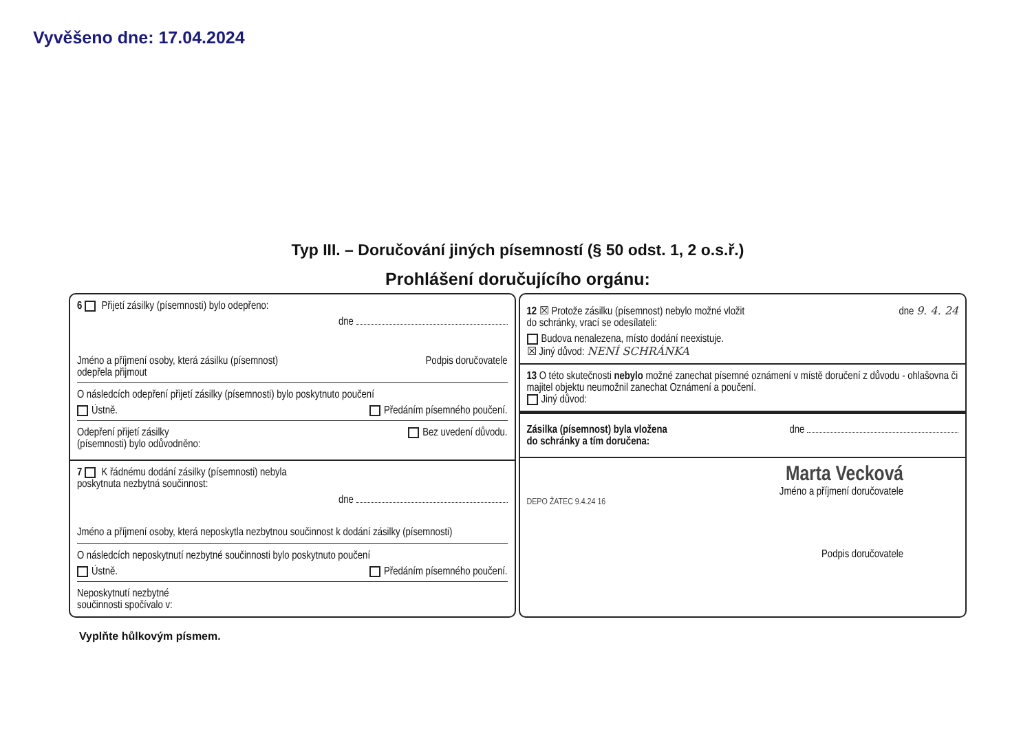Vyvěšeno dne: 17.04.2024
Typ III. – Doručování jiných písemností (§ 50 odst. 1, 2 o.s.ř.)
Prohlášení doručujícího orgánu:
6 Přijetí zásilky (písemnosti) bylo odepřeno:
dne
Jméno a příjmení osoby, která zásilku (písemnost)
odepřela přijmout Podpis doručovatele
O následcích odepření přijetí zásilky (písemnosti) bylo poskytnuto poučení
Ústně. Předáním písemného poučení.
Odepření přijetí zásilky
(písemnosti) bylo odůvodněno: Bez uvedení důvodu.
7 K řádnému dodání zásilky (písemnosti) nebyla
poskytnuta nezbytná součinnost:
dne
Jméno a příjmení osoby, která neposkytla nezbytnou součinnost k dodání zásilky (písemnosti)
O následcích neposkytnutí nezbytné součinnosti bylo poskytnuto poučení
Ústně. Předáním písemného poučení.
Neposkytnutí nezbytné
součinnosti spočívalo v:
12 ☒ Protože zásilku (písemnost) nebylo možné vložit
do schránky, vrací se odesílateli: dne 9. 4. 24
Budova nenalezena, místo dodání neexistuje.
☒ Jiný důvod: NENÍ SCHRÁNKA
13 O této skutečnosti nebylo možné zanechat písemné oznámení v místě doručení z důvodu - ohlašovna či majitel objektu neumožnil zanechat Oznámení a poučení.
Jiný důvod:
Zásilka (písemnost) byla vložena
do schránky a tím doručena: dne
Marta Vecková
Jméno a příjmení doručovatele
DEPO ŽATEC 9.4.24 16
Podpis doručovatele
Vyplňte hůlkovým písmem.